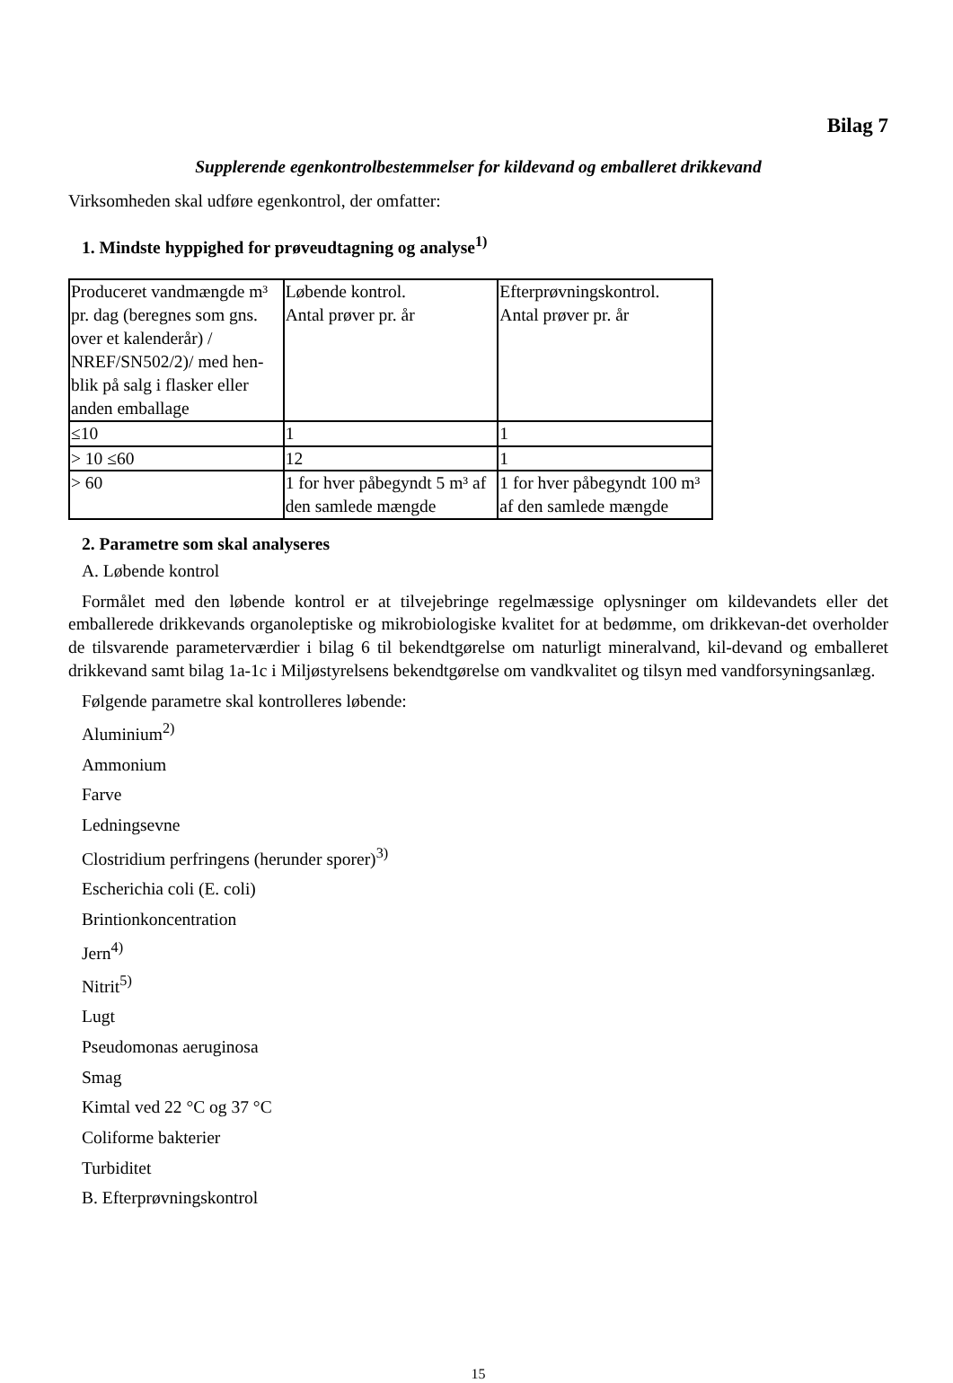Bilag 7
Supplerende egenkontrolbestemmelser for kildevand og emballeret drikkevand
Virksomheden skal udføre egenkontrol, der omfatter:
1. Mindste hyppighed for prøveudtagning og analyse<sup>1)</sup>
| Produceret vandmængde m³ pr. dag (beregnes som gns. over et kalenderår) / NREF/SN502/2)/ med hen-blik på salg i flasker eller anden emballage | Løbende kontrol. Antal prøver pr. år | Efterprøvningskontrol. Antal prøver pr. år |
| ≤10 | 1 | 1 |
| > 10 ≤60 | 12 | 1 |
| > 60 | 1 for hver påbegyndt 5 m³ af den samlede mængde | 1 for hver påbegyndt 100 m³ af den samlede mængde |
2. Parametre som skal analyseres
A. Løbende kontrol
Formålet med den løbende kontrol er at tilvejebringe regelmæssige oplysninger om kildevandets eller det emballerede drikkevands organoleptiske og mikrobiologiske kvalitet for at bedømme, om drikkevan-det overholder de tilsvarende parameterværdier i bilag 6 til bekendtgørelse om naturligt mineralvand, kil-devand og emballeret drikkevand samt bilag 1a-1c i Miljøstyrelsens bekendtgørelse om vandkvalitet og tilsyn med vandforsyningsanlæg.
Følgende parametre skal kontrolleres løbende:
Aluminium<sup>2)</sup>
Ammonium
Farve
Ledningsevne
Clostridium perfringens (herunder sporer)<sup>3)</sup>
Escherichia coli (E. coli)
Brintionkoncentration
Jern<sup>4)</sup>
Nitrit<sup>5)</sup>
Lugt
Pseudomonas aeruginosa
Smag
Kimtal ved 22 °C og 37 °C
Coliforme bakterier
Turbiditet
B. Efterprøvningskontrol
15